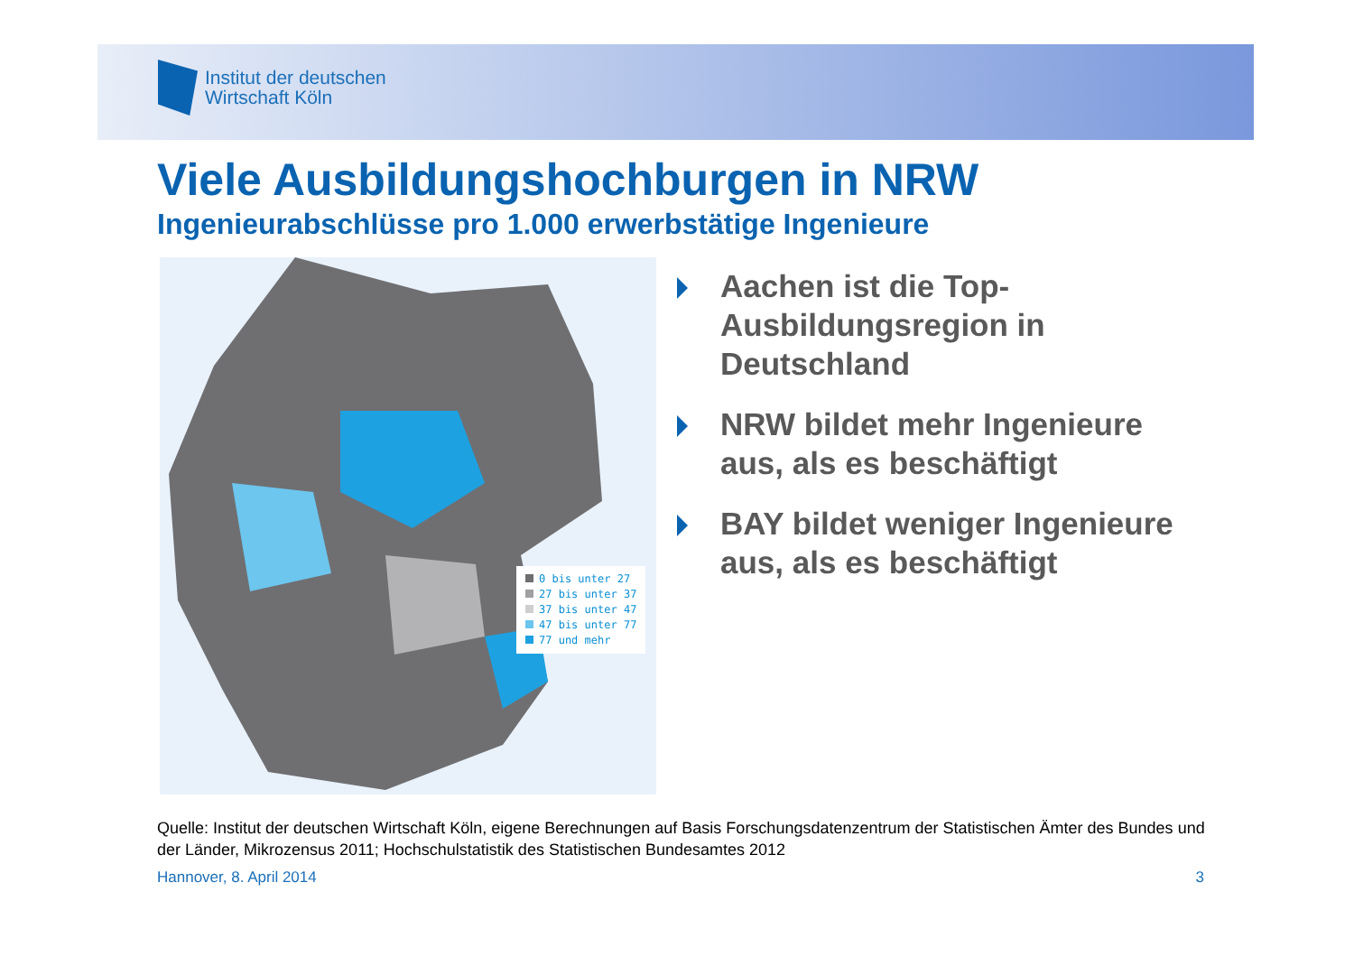Institut der deutschen
Wirtschaft Köln
Viele Ausbildungshochburgen in NRW
Ingenieurabschlüsse pro 1.000 erwerbstätige Ingenieure
0 bis unter 27
27 bis unter 37
37 bis unter 47
47 bis unter 77
77 und mehr
Aachen ist die Top-Ausbildungsregion in Deutschland
NRW bildet mehr Ingenieure aus, als es beschäftigt
BAY bildet weniger Ingenieure aus, als es beschäftigt
Quelle: Institut der deutschen Wirtschaft Köln, eigene Berechnungen auf Basis Forschungsdatenzentrum der Statistischen Ämter des Bundes und der Länder, Mikrozensus 2011; Hochschulstatistik des Statistischen Bundesamtes 2012
Hannover, 8. April 2014 3